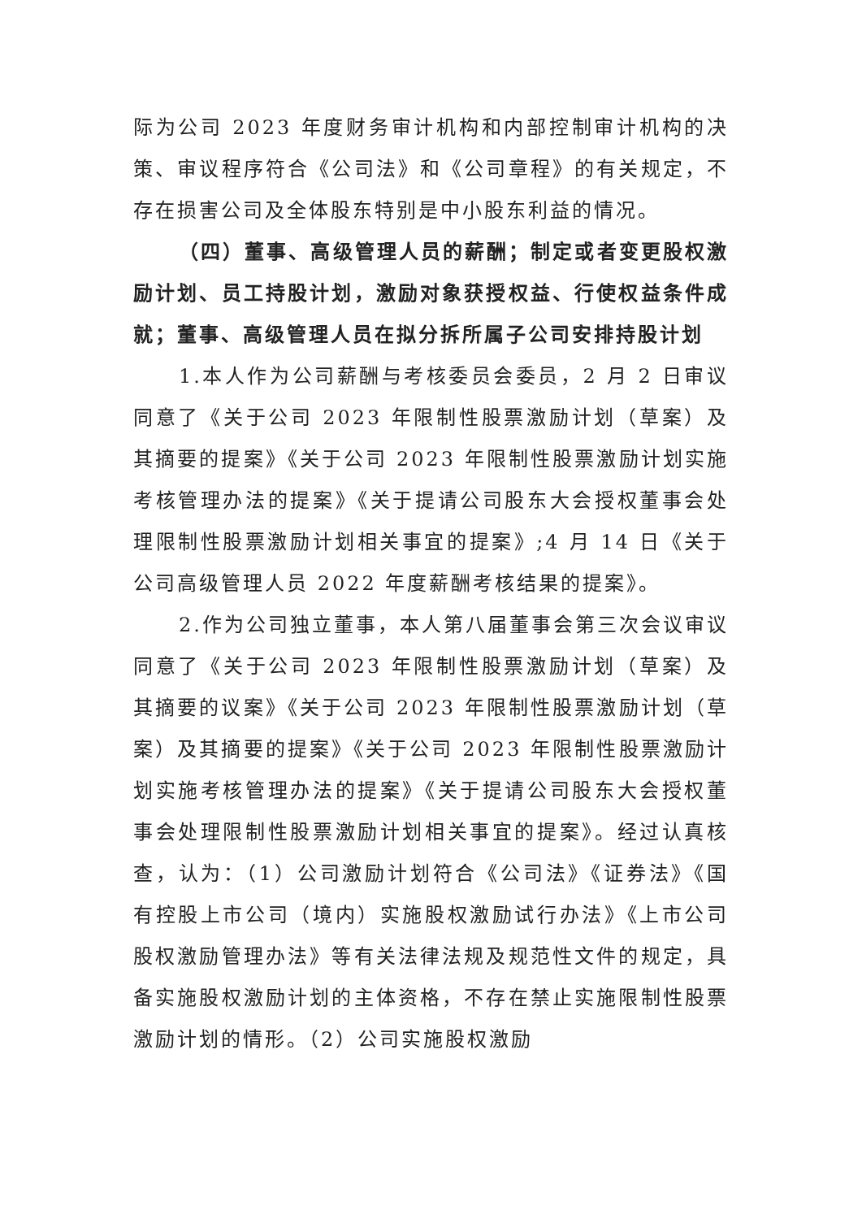际为公司 2023 年度财务审计机构和内部控制审计机构的决策、审议程序符合《公司法》和《公司章程》的有关规定，不存在损害公司及全体股东特别是中小股东利益的情况。
（四）董事、高级管理人员的薪酬；制定或者变更股权激励计划、员工持股计划，激励对象获授权益、行使权益条件成就；董事、高级管理人员在拟分拆所属子公司安排持股计划
1.本人作为公司薪酬与考核委员会委员，2 月 2 日审议同意了《关于公司 2023 年限制性股票激励计划（草案）及其摘要的提案》《关于公司 2023 年限制性股票激励计划实施考核管理办法的提案》《关于提请公司股东大会授权董事会处理限制性股票激励计划相关事宜的提案》;4 月 14 日《关于公司高级管理人员 2022 年度薪酬考核结果的提案》。
2.作为公司独立董事，本人第八届董事会第三次会议审议同意了《关于公司 2023 年限制性股票激励计划（草案）及其摘要的议案》《关于公司 2023 年限制性股票激励计划（草案）及其摘要的提案》《关于公司 2023 年限制性股票激励计划实施考核管理办法的提案》《关于提请公司股东大会授权董事会处理限制性股票激励计划相关事宜的提案》。经过认真核查，认为：（1）公司激励计划符合《公司法》《证券法》《国有控股上市公司（境内）实施股权激励试行办法》《上市公司股权激励管理办法》等有关法律法规及规范性文件的规定，具备实施股权激励计划的主体资格，不存在禁止实施限制性股票激励计划的情形。（2）公司实施股权激励